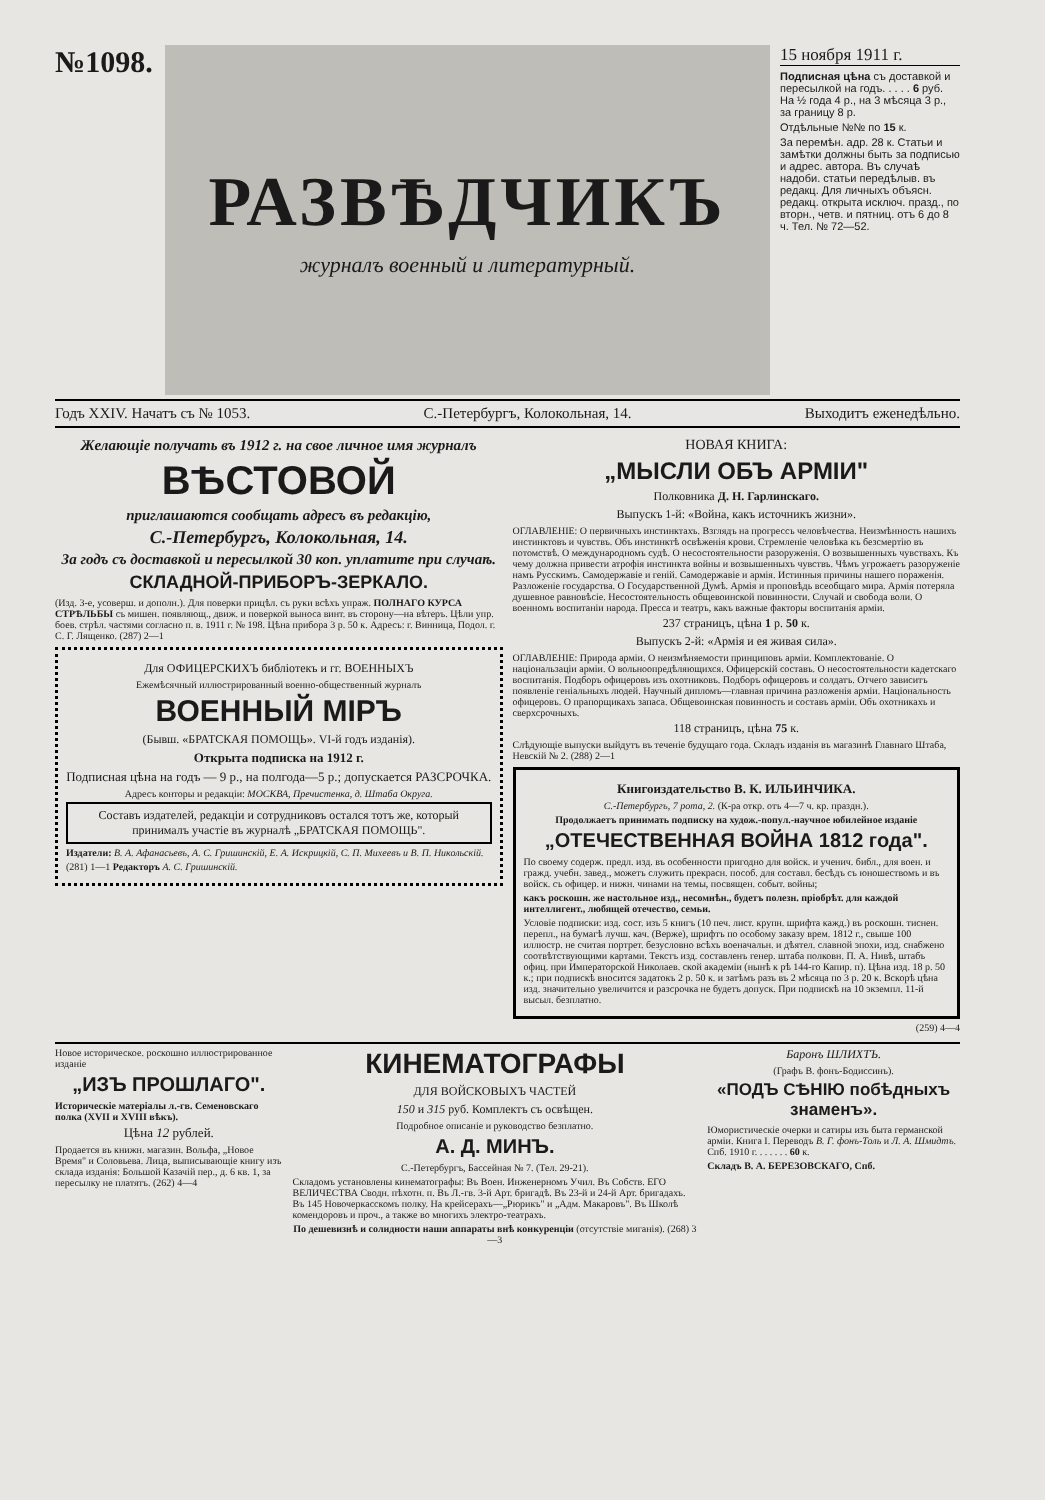№1098.
РАЗВѢДЧИКЪ
журналъ военный и литературный.
15 ноября 1911 г.
Подписная цѣна съ доставкой и пересылкой на годъ. . . . . 6 руб. На ½ года 4 р., на 3 мѣсяца 3 р., за границу 8 р.
Отдѣльные №№ по 15 к.
За перемѣн. адр. 28 к. Статьи и замѣтки должны быть за подписью и адрес. автора. Въ случаѣ надоби. статьи передѣлыв. въ редакц. Для личныхъ объясн. редакц. открыта исключ. празд., по вторн., четв. и пятниц. отъ 6 до 8 ч. Тел. № 72—52.
Годъ XXIV. Начатъ съ № 1053. С.-Петербургъ, Колокольная, 14. Выходитъ еженедѣльно.
Желающіе получать въ 1912 г. на свое личное имя журналъ
ВѢСТОВОЙ
приглашаются сообщать адресъ въ редакцію,
С.-Петербургъ, Колокольная, 14.
За годъ съ доставкой и пересылкой 30 коп. уплатите при случаѣ.
СКЛАДНОЙ-ПРИБОРЪ-ЗЕРКАЛО.
(Изд. 3-е, усоверш. и дополн.). Для поверки прицѣл. съ руки всѣхъ упраж. ПОЛНАГО КУРСА СТРѢЛЬБЫ съ мишен. появляющ., движ. и поверкой выноса винт. въ сторону—на вѣтеръ. Цѣли упр. боев. стрѣл. частями согласно п. в. 1911 г. № 198. Цѣна прибора 3 р. 50 к. Адресъ: г. Винница, Подол. г. С. Г. Лященко. (287) 2—1
Для ОФИЦЕРСКИХЪ библіотекъ и гг. ВОЕННЫХЪ
Ежемѣсячный иллюстрированный военно-общественный журналъ
ВОЕННЫЙ МІРЪ
(Бывш. «БРАТСКАЯ ПОМОЩЬ». VI-й годъ изданія).
Открыта подписка на 1912 г.
Подписная цѣна на годъ — 9 р., на полгода—5 р.; допускается РАЗСРОЧКА.
Адресъ конторы и редакціи: МОСКВА, Пречистенка, д. Штаба Округа.
Составъ издателей, редакціи и сотрудниковъ остался тотъ же, который принималъ участіе въ журналѣ „БРАТСКАЯ ПОМОЩЬ".
Издатели: В. А. Афанасьевъ, А. С. Гришинскій, Е. А. Искрицкій, С. П. Михеевъ и В. П. Никольскій.
(281) 1—1 Редакторъ А. С. Гришинскій.
НОВАЯ КНИГА:
„МЫСЛИ ОБЪ АРМІИ"
Полковника Д. Н. Гарлинскаго.
Выпускъ 1-й: «Война, какъ источникъ жизни».
ОГЛАВЛЕНІЕ: О первичныхъ инстинктахъ. Взглядъ на прогрессъ человѣчества. Неизмѣнность нашихъ инстинктовъ и чувствъ. Объ инстинктѣ освѣженія крови. Стремленіе человѣка къ безсмертію въ потомствѣ. О международномъ судѣ. О несостоятельности разоруженія. О возвышенныхъ чувствахъ. Къ чему должна привести атрофія инстинкта войны и возвышенныхъ чувствъ. Чѣмъ угрожаетъ разоруженіе намъ Русскимъ. Самодержавіе и геній. Самодержавіе и армія. Истинныя причины нашего пораженія. Разложеніе государства. О Государственной Думѣ. Армія и проповѣдь всеобщаго мира. Армія потеряла душевное равновѣсіе. Несостоятельность общевоинской повинности. Случай и свобода воли. О военномъ воспитаніи народа. Пресса и театръ, какъ важные факторы воспитанія арміи.
237 страницъ, цѣна 1 р. 50 к.
Выпускъ 2-й: «Армія и ея живая сила».
ОГЛАВЛЕНІЕ: Природа арміи. О неизмѣняемости принциповъ арміи. Комплектованіе. О національзаціи арміи. О вольноопредѣляющихся. Офицерскій составъ. О несостоятельности кадетскаго воспитанія. Подборъ офицеровъ изъ охотниковъ. Подборъ офицеровъ и солдатъ. Отчего зависитъ появленіе геніальныхъ людей. Научный дипломъ—главная причина разложенія арміи. Національность офицеровъ. О прапорщикахъ запаса. Общевоинская повинность и составъ арміи. Объ охотникахъ и сверхсрочныхъ.
118 страницъ, цѣна 75 к.
Слѣдующіе выпуски выйдутъ въ теченіе будущаго года. Складъ изданія въ магазинѣ Главнаго Штаба, Невскій № 2. (288) 2—1
Книгоиздательство В. К. ИЛЬИНЧИКА.
С.-Петербургъ, 7 рота, 2. (К-ра откр. отъ 4—7 ч. кр. праздн.).
Продолжаетъ принимать подписку на худож.-попул.-научное юбилейное изданіе
„ОТЕЧЕСТВЕННАЯ ВОЙНА 1812 года".
По своему содерж. предл. изд. въ особенности пригодно для войск. и ученич. библ., для воен. и гражд. учебн. завед., можетъ служить прекрасн. пособ. для составл. бесѣдъ съ юношествомъ и въ войск. съ офицер. и нижн. чинами на темы, посвящен. событ. войны;
какъ роскошн. же настольное изд., несомнѣн., будетъ полезн. пріобрѣт. для каждой интеллигент., любящей отечество, семьи.
Условіе подписки: изд. сост. изъ 5 книгъ (10 печ. лист. крупн. шрифта кажд.) въ роскошн. тиснен. перепл., на бумагѣ лучш. кач. (Верже), шрифтъ по особому заказу врем. 1812 г., свыше 100 иллюстр. не считая портрет. безусловно всѣхъ военачальн. и дѣятел. славной эпохи, изд. снабжено соотвѣтствующими картами. Текстъ изд. составленъ генер. штаба полковн. П. А. Нивѣ, штабъ офиц. при Императорской Николаев. ской академіи (нынѣ к рѣ 144-го Капир. п). Цѣна изд. 18 р. 50 к.; при подпискѣ вносится задатокъ 2 р. 50 к. и затѣмъ разъ въ 2 мѣсяца по 3 р. 20 к. Вскорѣ цѣна изд. значительно увеличится и разсрочка не будетъ допуск. При подпискѣ на 10 экземпл. 11-й высыл. безплатно.
(259) 4—4
Новое историческое. роскошно иллюстрированное изданіе
„ИЗЪ ПРОШЛАГО".
Историческіе матеріалы л.-гв. Семеновскаго полка (XVII и XVIII вѣкъ).
Цѣна 12 рублей.
Продается въ книжн. магазин. Вольфа, „Новое Время" и Соловьева. Лица, выписывающіе книгу изъ склада изданія: Большой Казачій пер., д. 6 кв. 1, за пересылку не платятъ. (262) 4—4
КИНЕМАТОГРАФЫ
ДЛЯ ВОЙСКОВЫХЪ ЧАСТЕЙ
150 и 315 руб. Комплектъ съ освѣщен.
Подробное описаніе и руководство безплатно.
А. Д. МИНЪ.
С.-Петербургъ, Бассейная № 7. (Тел. 29-21).
Складомъ установлены кинематографы: Въ Воен. Инженерномъ Учил. Въ Собств. ЕГО ВЕЛИЧЕСТВА Сводн. пѣхотн. п. Въ Л.-гв. 3-й Арт. бригадѣ. Въ 23-й и 24-й Арт. бригадахъ. Въ 145 Новочеркасскомъ полку. На крейсерахъ—„Рюрикъ" и „Адм. Макаровъ". Въ Школѣ комендоровъ и проч., а также во многихъ электро-театрахъ.
По дешевизнѣ и солидности наши аппараты внѣ конкуренціи (отсутствіе миганія). (268) 3—3
Баронъ ШЛИХТЪ.
(Графъ В. фонъ-Бодиссинъ).
«ПОДЪ СѢНІЮ побѣдныхъ знаменъ».
Юмористическіе очерки и сатиры изъ быта германской арміи. Книга I. Переводъ В. Г. фонъ-Толь и Л. А. Шмидтъ. Спб. 1910 г. . . . . . . 60 к.
Складъ В. А. БЕРЕЗОВСКАГО, Спб.